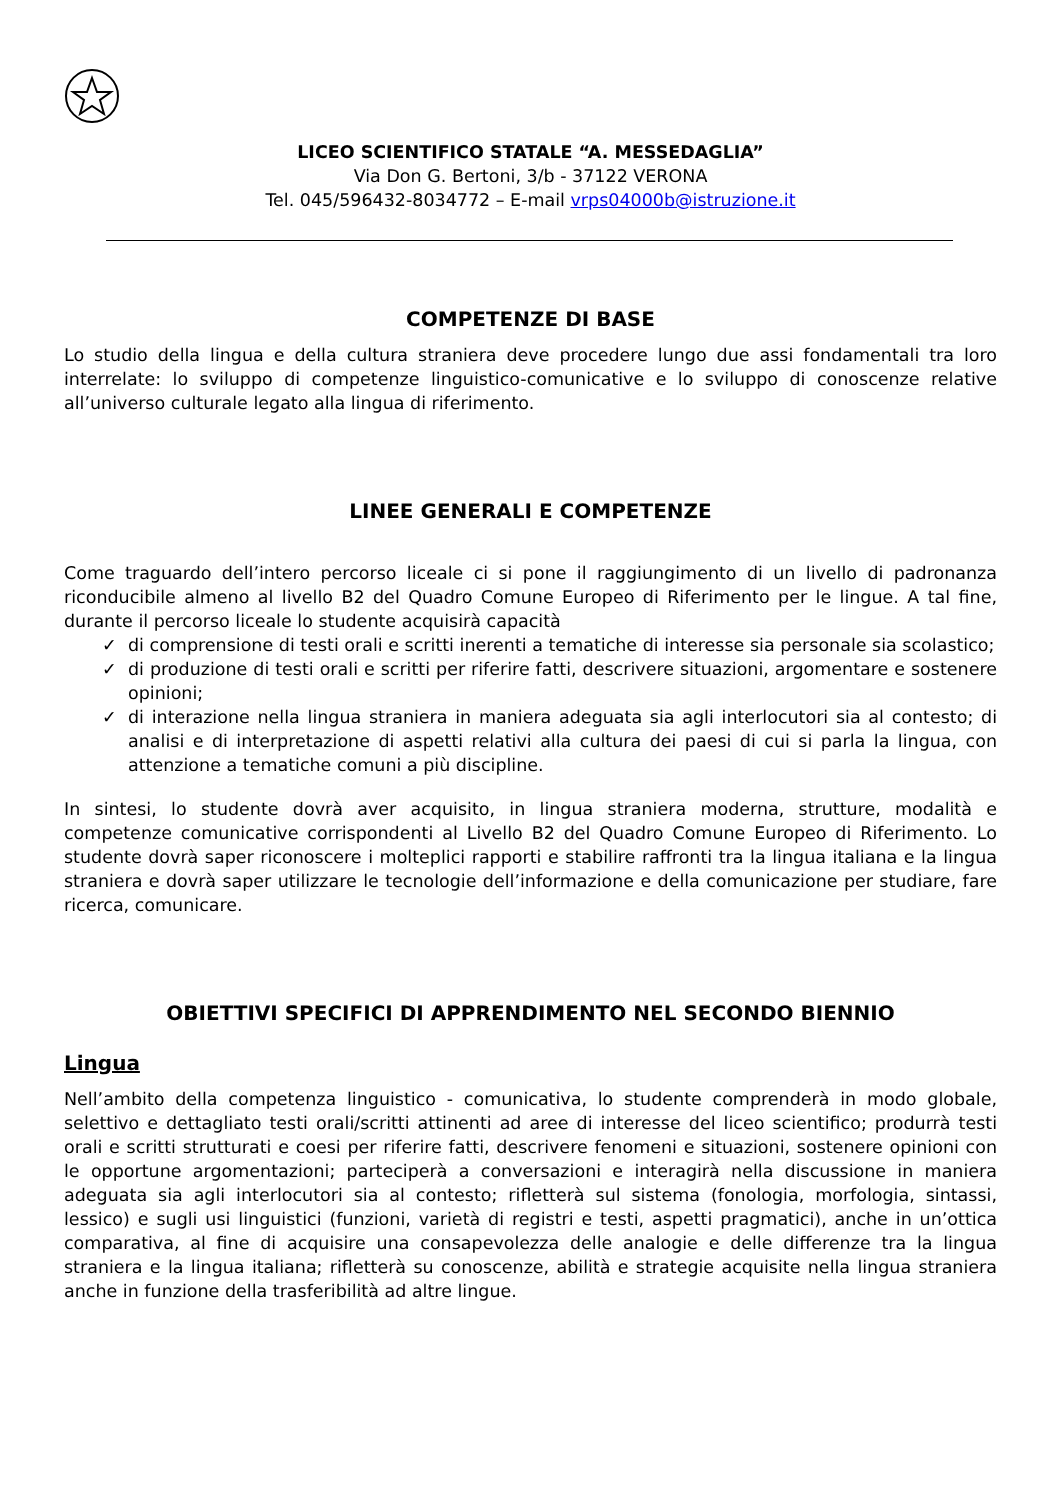LICEO SCIENTIFICO STATALE “A. MESSEDAGLIA”
Via Don G. Bertoni, 3/b - 37122 VERONA
Tel. 045/596432-8034772 – E-mail vrps04000b@istruzione.it
COMPETENZE DI BASE
Lo studio della lingua e della cultura straniera deve procedere lungo due assi fondamentali tra loro interrelate: lo sviluppo di competenze linguistico-comunicative e lo sviluppo di conoscenze relative all’universo culturale legato alla lingua di riferimento.
LINEE GENERALI E COMPETENZE
Come traguardo dell’intero percorso liceale ci si pone il raggiungimento di un livello di padronanza riconducibile almeno al livello B2 del Quadro Comune Europeo di Riferimento per le lingue. A tal fine, durante il percorso liceale lo studente acquisirà capacità
✓ di comprensione di testi orali e scritti inerenti a tematiche di interesse sia personale sia scolastico;
✓ di produzione di testi orali e scritti per riferire fatti, descrivere situazioni, argomentare e sostenere opinioni;
✓ di interazione nella lingua straniera in maniera adeguata sia agli interlocutori sia al contesto; di analisi e di interpretazione di aspetti relativi alla cultura dei paesi di cui si parla la lingua, con attenzione a tematiche comuni a più discipline.
In sintesi, lo studente dovrà aver acquisito, in lingua straniera moderna, strutture, modalità e competenze comunicative corrispondenti al Livello B2 del Quadro Comune Europeo di Riferimento. Lo studente dovrà saper riconoscere i molteplici rapporti e stabilire raffronti tra la lingua italiana e la lingua straniera e dovrà saper utilizzare le tecnologie dell’informazione e della comunicazione per studiare, fare ricerca, comunicare.
OBIETTIVI SPECIFICI DI APPRENDIMENTO NEL SECONDO BIENNIO
Lingua
Nell’ambito della competenza linguistico - comunicativa, lo studente comprenderà in modo globale, selettivo e dettagliato testi orali/scritti attinenti ad aree di interesse del liceo scientifico; produrrà testi orali e scritti strutturati e coesi per riferire fatti, descrivere fenomeni e situazioni, sostenere opinioni con le opportune argomentazioni; parteciperà a conversazioni e interagirà nella discussione in maniera adeguata sia agli interlocutori sia al contesto; rifletterà sul sistema (fonologia, morfologia, sintassi, lessico) e sugli usi linguistici (funzioni, varietà di registri e testi, aspetti pragmatici), anche in un’ottica comparativa, al fine di acquisire una consapevolezza delle analogie e delle differenze tra la lingua straniera e la lingua italiana; rifletterà su conoscenze, abilità e strategie acquisite nella lingua straniera anche in funzione della trasferibilità ad altre lingue.